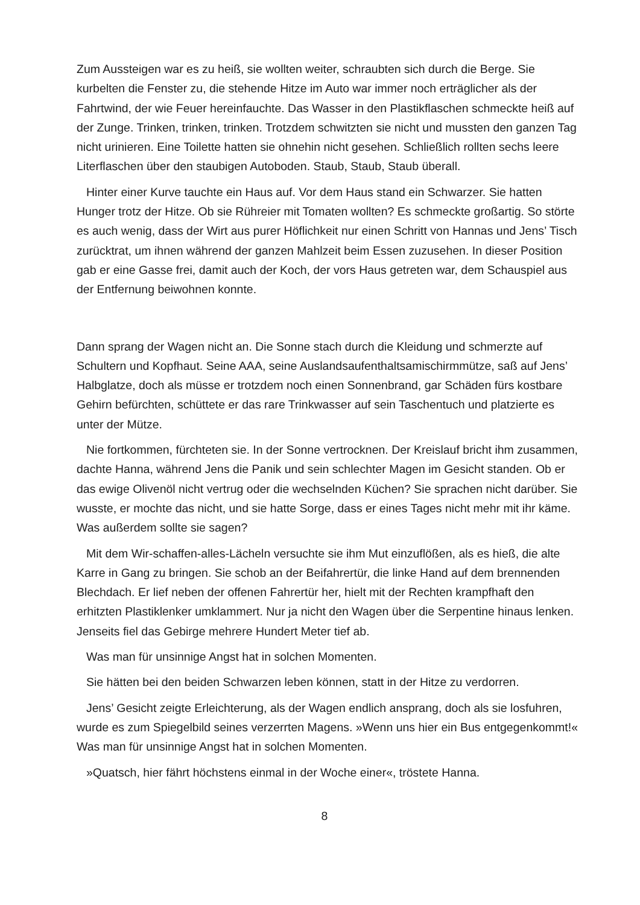Zum Aussteigen war es zu heiß, sie wollten weiter, schraubten sich durch die Berge. Sie kurbelten die Fenster zu, die stehende Hitze im Auto war immer noch erträglicher als der Fahrtwind, der wie Feuer hereinfauchte. Das Wasser in den Plastikflaschen schmeckte heiß auf der Zunge. Trinken, trinken, trinken. Trotzdem schwitzten sie nicht und mussten den ganzen Tag nicht urinieren. Eine Toilette hatten sie ohnehin nicht gesehen. Schließlich rollten sechs leere Literflaschen über den staubigen Autoboden. Staub, Staub, Staub überall.
Hinter einer Kurve tauchte ein Haus auf. Vor dem Haus stand ein Schwarzer. Sie hatten Hunger trotz der Hitze. Ob sie Rühreier mit Tomaten wollten? Es schmeckte großartig. So störte es auch wenig, dass der Wirt aus purer Höflichkeit nur einen Schritt von Hannas und Jens’ Tisch zurücktrat, um ihnen während der ganzen Mahlzeit beim Essen zuzusehen. In dieser Position gab er eine Gasse frei, damit auch der Koch, der vors Haus getreten war, dem Schauspiel aus der Entfernung beiwohnen konnte.
Dann sprang der Wagen nicht an. Die Sonne stach durch die Kleidung und schmerzte auf Schultern und Kopfhaut. Seine AAA, seine Auslandsaufenthaltsamischirmmütze, saß auf Jens’ Halbglatze, doch als müsse er trotzdem noch einen Sonnenbrand, gar Schäden fürs kostbare Gehirn befürchten, schüttete er das rare Trinkwasser auf sein Taschentuch und platzierte es unter der Mütze.
Nie fortkommen, fürchteten sie. In der Sonne vertrocknen. Der Kreislauf bricht ihm zusammen, dachte Hanna, während Jens die Panik und sein schlechter Magen im Gesicht standen. Ob er das ewige Olivenöl nicht vertrug oder die wechselnden Küchen? Sie sprachen nicht darüber. Sie wusste, er mochte das nicht, und sie hatte Sorge, dass er eines Tages nicht mehr mit ihr käme. Was außerdem sollte sie sagen?
Mit dem Wir-schaffen-alles-Lächeln versuchte sie ihm Mut einzuflößen, als es hieß, die alte Karre in Gang zu bringen. Sie schob an der Beifahrertür, die linke Hand auf dem brennenden Blechdach. Er lief neben der offenen Fahrertür her, hielt mit der Rechten krampfhaft den erhitzten Plastiklenker umklammert. Nur ja nicht den Wagen über die Serpentine hinaus lenken. Jenseits fiel das Gebirge mehrere Hundert Meter tief ab.
Was man für unsinnige Angst hat in solchen Momenten.
Sie hätten bei den beiden Schwarzen leben können, statt in der Hitze zu verdorren.
Jens’ Gesicht zeigte Erleichterung, als der Wagen endlich ansprang, doch als sie losfuhren, wurde es zum Spiegelbild seines verzerrten Magens. »Wenn uns hier ein Bus entgegenkommt!« Was man für unsinnige Angst hat in solchen Momenten.
»Quatsch, hier fährt höchstens einmal in der Woche einer«, tröstete Hanna.
8